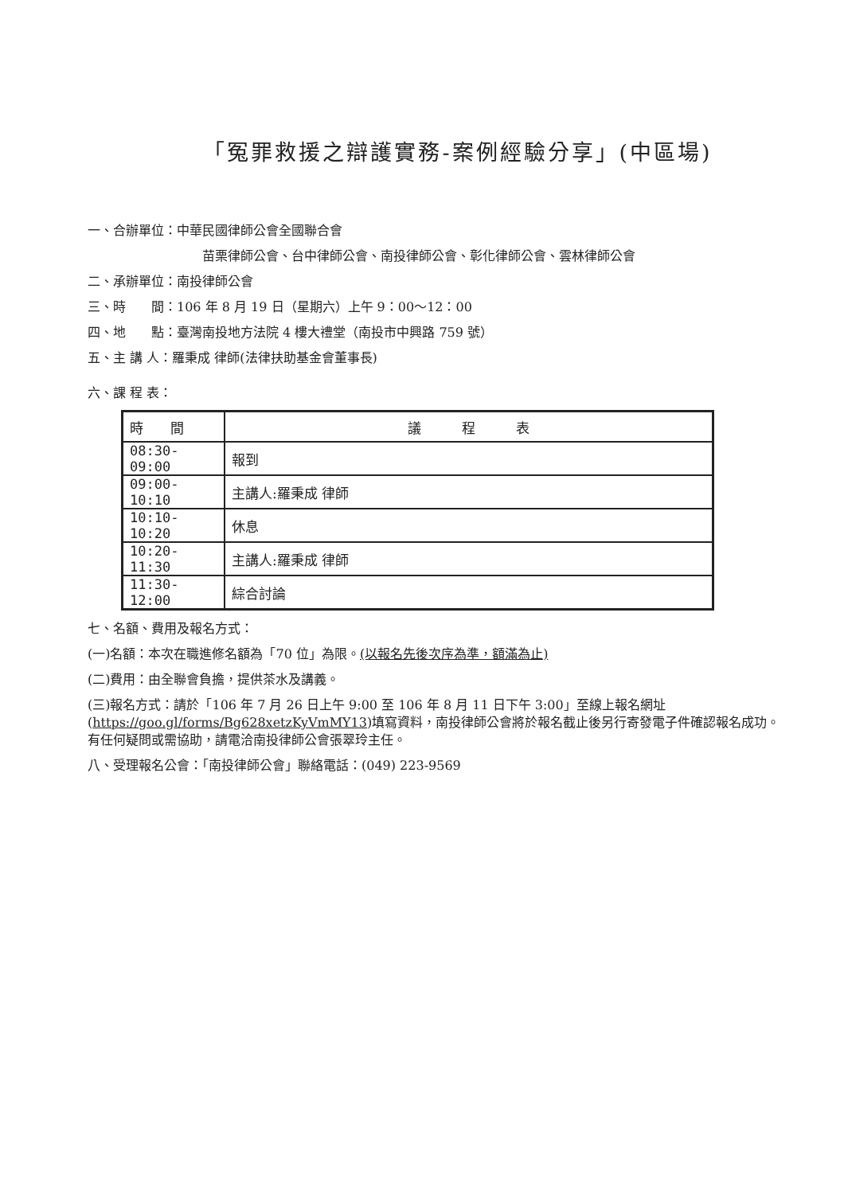「冤罪救援之辯護實務-案例經驗分享」(中區場)
一、合辦單位：中華民國律師公會全國聯合會
苗栗律師公會、台中律師公會、南投律師公會、彰化律師公會、雲林律師公會
二、承辦單位：南投律師公會
三、時　　間：106 年 8 月 19 日（星期六）上午 9：00～12：00
四、地　　點：臺灣南投地方法院 4 樓大禮堂（南投市中興路 759 號）
五、主 講 人：羅秉成 律師(法律扶助基金會董事長)
六、課 程 表：
| 時 間 | 議 程 表 |
| --- | --- |
| 08:30-09:00 | 報到 |
| 09:00-10:10 | 主講人:羅秉成 律師 |
| 10:10-10:20 | 休息 |
| 10:20-11:30 | 主講人:羅秉成 律師 |
| 11:30-12:00 | 綜合討論 |
七、名額、費用及報名方式：
(一)名額：本次在職進修名額為「70 位」為限。(以報名先後次序為準，額滿為止)
(二)費用：由全聯會負擔，提供茶水及講義。
(三)報名方式：請於「106 年 7 月 26 日上午 9:00 至 106 年 8 月 11 日下午 3:00」至線上報名網址 (https://goo.gl/forms/Bg628xetzKyVmMY13)填寫資料，南投律師公會將於報名截止後另行寄發電子件確認報名成功。有任何疑問或需協助，請電洽南投律師公會張翠玲主任。
八、受理報名公會：「南投律師公會」聯絡電話：(049) 223-9569